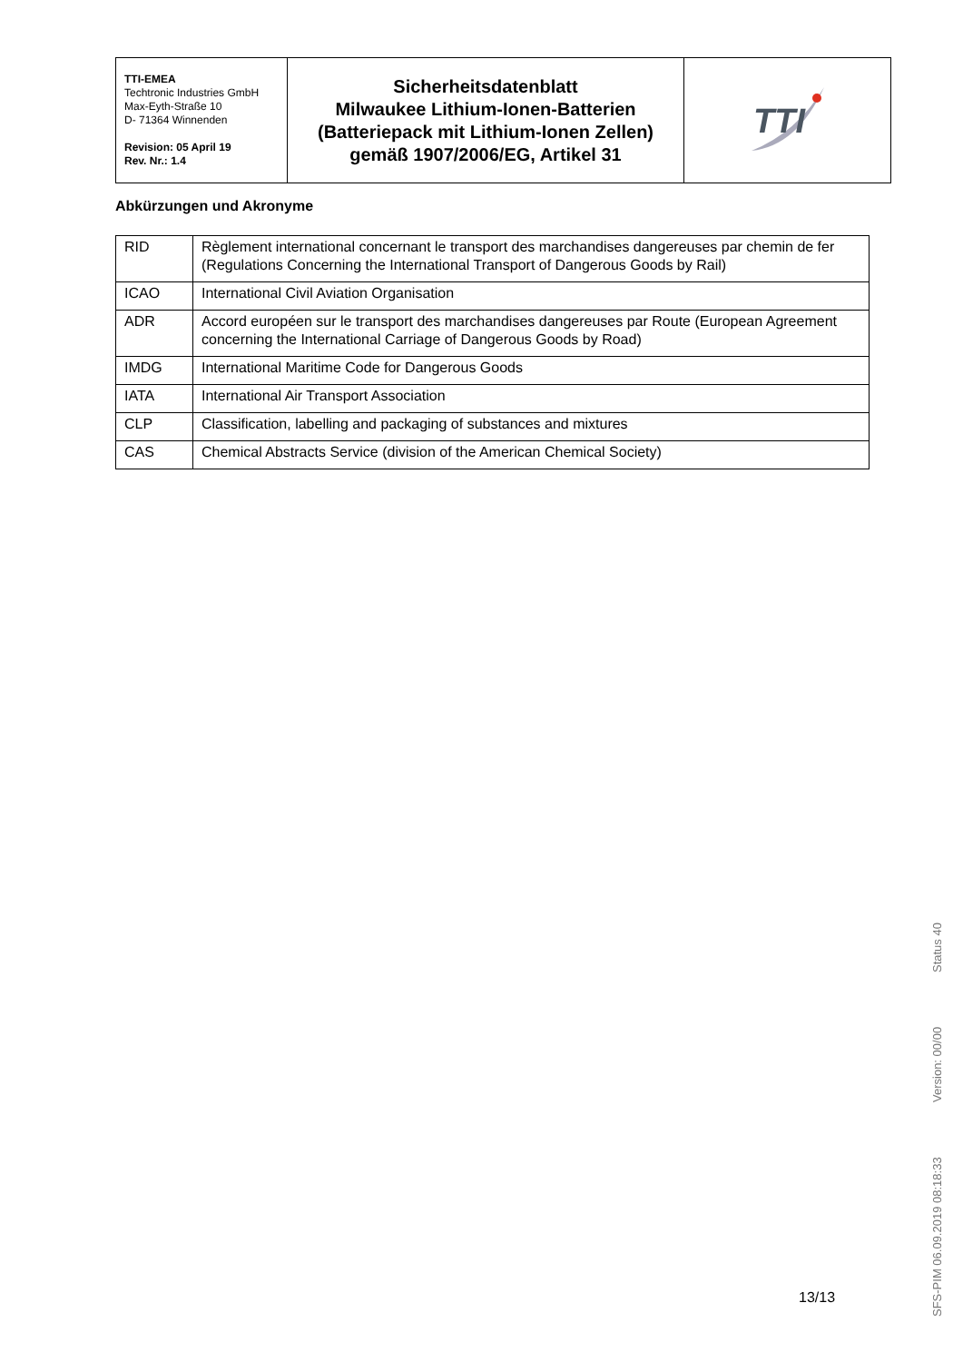| TTI-EMEA Techtronic Industries GmbH Max-Eyth-Straße 10 D- 71364 Winnenden Revision: 05 April 19 Rev. Nr.: 1.4 | Sicherheitsdatenblatt Milwaukee Lithium-Ionen-Batterien (Batteriepack mit Lithium-Ionen Zellen) gemäß 1907/2006/EG, Artikel 31 | TTI |
Abkürzungen und Akronyme
| RID | Règlement international concernant le transport des marchandises dangereuses par chemin de fer (Regulations Concerning the International Transport of Dangerous Goods by Rail) |
| ICAO | International Civil Aviation Organisation |
| ADR | Accord européen sur le transport des marchandises dangereuses par Route (European Agreement concerning the International Carriage of Dangerous Goods by Road) |
| IMDG | International Maritime Code for Dangerous Goods |
| IATA | International Air Transport Association |
| CLP | Classification, labelling and packaging of substances and mixtures |
| CAS | Chemical Abstracts Service (division of the American Chemical Society) |
13/13
SFS-PIM 06.09.2019 08:18:33 Version: 00/00 Status 40